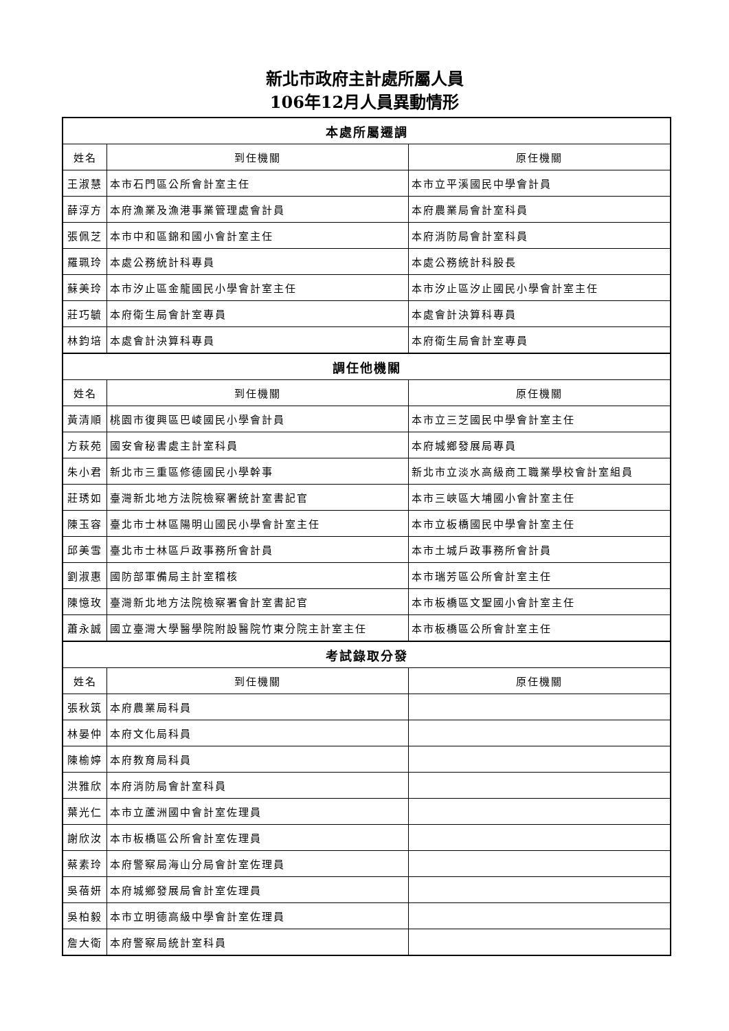新北市政府主計處所屬人員
106年12月人員異動情形
| 本處所屬遷調 | | |
| --- | --- | --- |
| 姓名 | 到任機關 | 原任機關 |
| 王淑慧 | 本市石門區公所會計室主任 | 本市立平溪國民中學會計員 |
| 薛淳方 | 本府漁業及漁港事業管理處會計員 | 本府農業局會計室科員 |
| 張佩芝 | 本市中和區錦和國小會計室主任 | 本府消防局會計室科員 |
| 羅珮玲 | 本處公務統計科專員 | 本處公務統計科股長 |
| 蘇美玲 | 本市汐止區金龍國民小學會計室主任 | 本市汐止區汐止國民小學會計室主任 |
| 莊巧毓 | 本府衛生局會計室專員 | 本處會計決算科專員 |
| 林鈞培 | 本處會計決算科專員 | 本府衛生局會計室專員 |
| 調任他機關 | | |
| 姓名 | 到任機關 | 原任機關 |
| 黃清順 | 桃園市復興區巴崚國民小學會計員 | 本市立三芝國民中學會計室主任 |
| 方萩苑 | 國安會秘書處主計室科員 | 本府城鄉發展局專員 |
| 朱小君 | 新北市三重區修德國民小學幹事 | 新北市立淡水高級商工職業學校會計室組員 |
| 莊琇如 | 臺灣新北地方法院檢察署統計室書記官 | 本市三峽區大埔國小會計室主任 |
| 陳玉容 | 臺北市士林區陽明山國民小學會計室主任 | 本市立板橋國民中學會計室主任 |
| 邱美雪 | 臺北市士林區戶政事務所會計員 | 本市土城戶政事務所會計員 |
| 劉淑惠 | 國防部軍備局主計室稽核 | 本市瑞芳區公所會計室主任 |
| 陳憶玫 | 臺灣新北地方法院檢察署會計室書記官 | 本市板橋區文聖國小會計室主任 |
| 蕭永誠 | 國立臺灣大學醫學院附設醫院竹東分院主計室主任 | 本市板橋區公所會計室主任 |
| 考試錄取分發 | | |
| 姓名 | 到任機關 | 原任機關 |
| 張秋筑 | 本府農業局科員 | |
| 林晏仲 | 本府文化局科員 | |
| 陳榆婷 | 本府教育局科員 | |
| 洪雅欣 | 本府消防局會計室科員 | |
| 葉光仁 | 本市立蘆洲國中會計室佐理員 | |
| 謝欣汝 | 本市板橋區公所會計室佐理員 | |
| 蔡素玲 | 本府警察局海山分局會計室佐理員 | |
| 吳蓓妍 | 本府城鄉發展局會計室佐理員 | |
| 吳柏毅 | 本市立明德高級中學會計室佐理員 | |
| 詹大衛 | 本府警察局統計室科員 | |